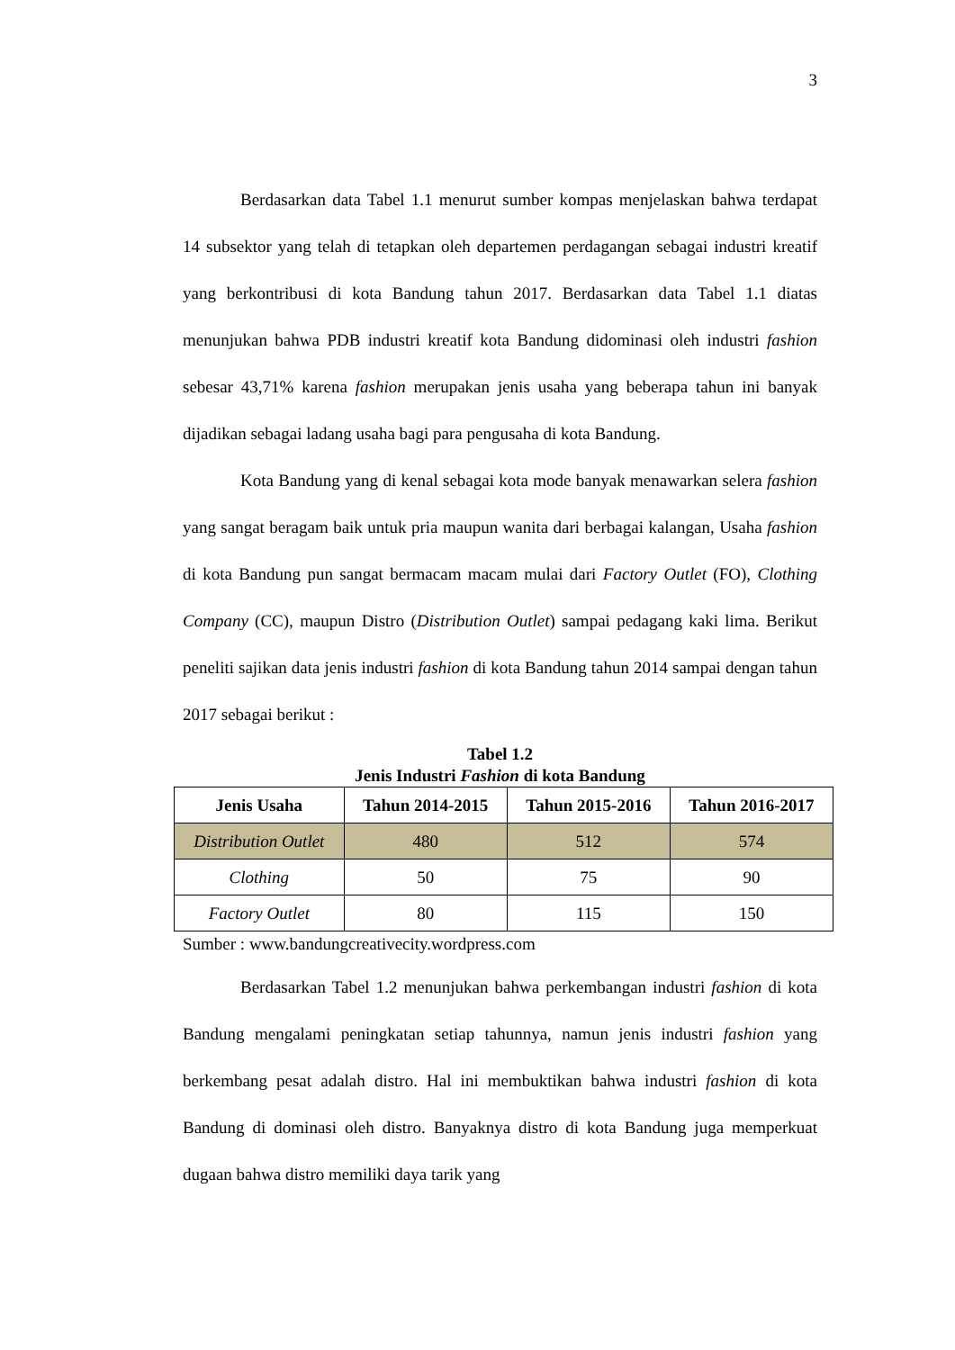3
Berdasarkan data Tabel 1.1 menurut sumber kompas menjelaskan bahwa terdapat 14 subsektor yang telah di tetapkan oleh departemen perdagangan sebagai industri kreatif yang berkontribusi di kota Bandung tahun 2017. Berdasarkan data Tabel 1.1 diatas menunjukan bahwa PDB industri kreatif kota Bandung didominasi oleh industri fashion sebesar 43,71% karena fashion merupakan jenis usaha yang beberapa tahun ini banyak dijadikan sebagai ladang usaha bagi para pengusaha di kota Bandung.
Kota Bandung yang di kenal sebagai kota mode banyak menawarkan selera fashion yang sangat beragam baik untuk pria maupun wanita dari berbagai kalangan, Usaha fashion di kota Bandung pun sangat bermacam macam mulai dari Factory Outlet (FO), Clothing Company (CC), maupun Distro (Distribution Outlet) sampai pedagang kaki lima. Berikut peneliti sajikan data jenis industri fashion di kota Bandung tahun 2014 sampai dengan tahun 2017 sebagai berikut :
Tabel 1.2
Jenis Industri Fashion di kota Bandung
| Jenis Usaha | Tahun 2014-2015 | Tahun 2015-2016 | Tahun 2016-2017 |
| --- | --- | --- | --- |
| Distribution Outlet | 480 | 512 | 574 |
| Clothing | 50 | 75 | 90 |
| Factory Outlet | 80 | 115 | 150 |
Sumber : www.bandungcreativecity.wordpress.com
Berdasarkan Tabel 1.2 menunjukan bahwa perkembangan industri fashion di kota Bandung mengalami peningkatan setiap tahunnya, namun jenis industri fashion yang berkembang pesat adalah distro. Hal ini membuktikan bahwa industri fashion di kota Bandung di dominasi oleh distro. Banyaknya distro di kota Bandung juga memperkuat dugaan bahwa distro memiliki daya tarik yang